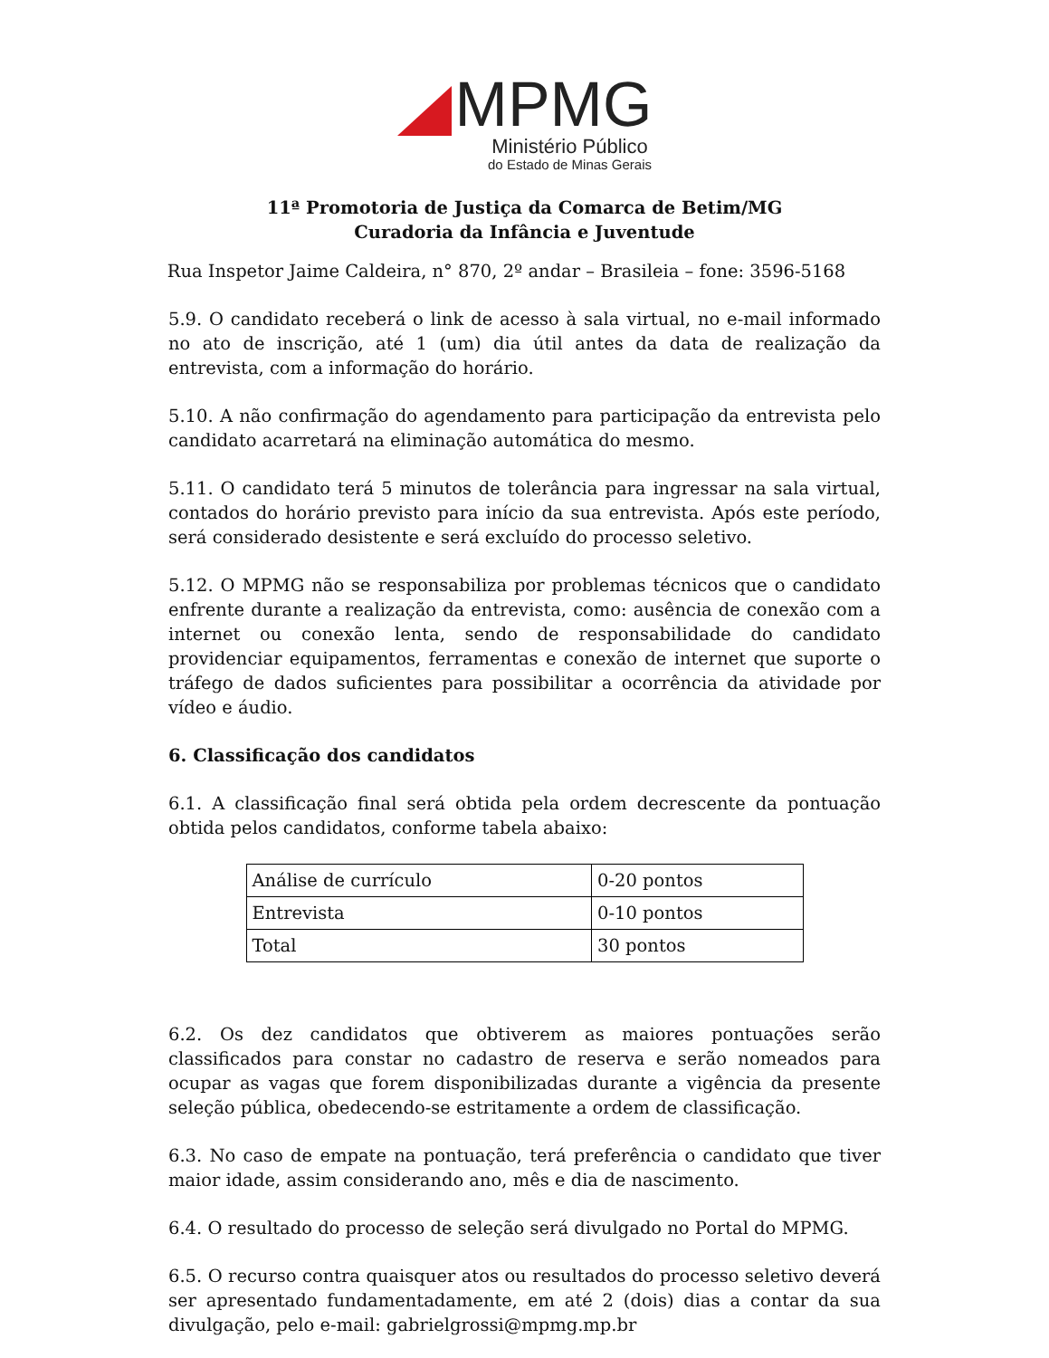MPMG
Ministério Público
do Estado de Minas Gerais
11ª Promotoria de Justiça da Comarca de Betim/MG
Curadoria da Infância e Juventude
Rua Inspetor Jaime Caldeira, n° 870, 2º andar – Brasileia – fone: 3596-5168
5.9. O candidato receberá o link de acesso à sala virtual, no e-mail informado no ato de inscrição, até 1 (um) dia útil antes da data de realização da entrevista, com a informação do horário.
5.10. A não confirmação do agendamento para participação da entrevista pelo candidato acarretará na eliminação automática do mesmo.
5.11. O candidato terá 5 minutos de tolerância para ingressar na sala virtual, contados do horário previsto para início da sua entrevista. Após este período, será considerado desistente e será excluído do processo seletivo.
5.12. O MPMG não se responsabiliza por problemas técnicos que o candidato enfrente durante a realização da entrevista, como: ausência de conexão com a internet ou conexão lenta, sendo de responsabilidade do candidato providenciar equipamentos, ferramentas e conexão de internet que suporte o tráfego de dados suficientes para possibilitar a ocorrência da atividade por vídeo e áudio.
6. Classificação dos candidatos
6.1. A classificação final será obtida pela ordem decrescente da pontuação obtida pelos candidatos, conforme tabela abaixo:
| Análise de currículo | 0-20 pontos |
| Entrevista | 0-10 pontos |
| Total | 30 pontos |
6.2. Os dez candidatos que obtiverem as maiores pontuações serão classificados para constar no cadastro de reserva e serão nomeados para ocupar as vagas que forem disponibilizadas durante a vigência da presente seleção pública, obedecendo-se estritamente a ordem de classificação.
6.3. No caso de empate na pontuação, terá preferência o candidato que tiver maior idade, assim considerando ano, mês e dia de nascimento.
6.4. O resultado do processo de seleção será divulgado no Portal do MPMG.
6.5. O recurso contra quaisquer atos ou resultados do processo seletivo deverá ser apresentado fundamentadamente, em até 2 (dois) dias a contar da sua divulgação, pelo e-mail: gabrielgrossi@mpmg.mp.br